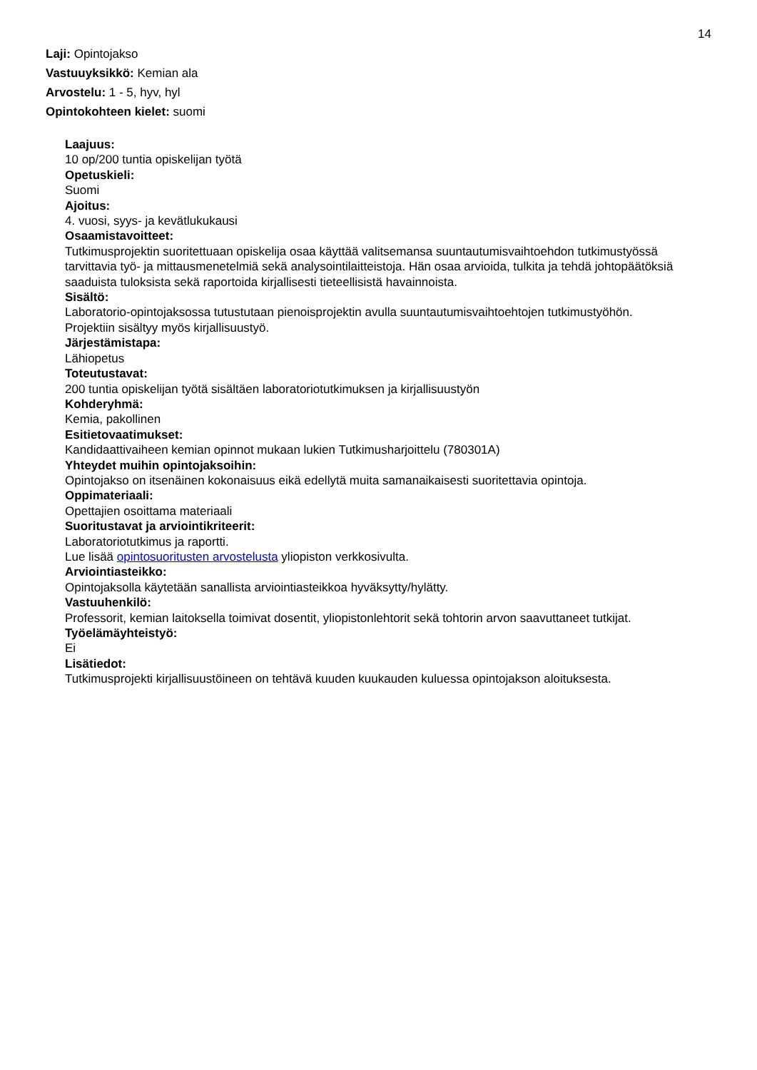14
Laji: Opintojakso
Vastuuyksikkö: Kemian ala
Arvostelu: 1 - 5, hyv, hyl
Opintokohteen kielet: suomi
Laajuus:
10 op/200 tuntia opiskelijan työtä
Opetuskieli:
Suomi
Ajoitus:
4. vuosi, syys- ja kevätlukukausi
Osaamistavoitteet:
Tutkimusprojektin suoritettuaan opiskelija osaa käyttää valitsemansa suuntautumisvaihtoehdon tutkimustyössä tarvittavia työ- ja mittausmenetelmiä sekä analysointilaitteistoja. Hän osaa arvioida, tulkita ja tehdä johtopäätöksiä saaduista tuloksista sekä raportoida kirjallisesti tieteellisistä havainnoista.
Sisältö:
Laboratorio-opintojaksossa tutustutaan pienoisprojektin avulla suuntautumisvaihtoehtojen tutkimustyöhön.
Projektiin sisältyy myös kirjallisuustyö.
Järjestämistapa:
Lähiopetus
Toteutustavat:
200 tuntia opiskelijan työtä sisältäen laboratoriotutkimuksen ja kirjallisuustyön
Kohderyhmä:
Kemia, pakollinen
Esitietovaatimukset:
Kandidaattivaiheen kemian opinnot mukaan lukien Tutkimusharjoittelu (780301A)
Yhteydet muihin opintojaksoihin:
Opintojakso on itsenäinen kokonaisuus eikä edellytä muita samanaikaisesti suoritettavia opintoja.
Oppimateriaali:
Opettajien osoittama materiaali
Suoritustavat ja arviointikriteerit:
Laboratoriotutkimus ja raportti.
Lue lisää opintosuoritusten arvostelusta yliopiston verkkosivulta.
Arviointiasteikko:
Opintojaksolla käytetään sanallista arviointiasteikkoa hyväksytty/hylätty.
Vastuuhenkilö:
Professorit, kemian laitoksella toimivat dosentit, yliopistonlehtorit sekä tohtorin arvon saavuttaneet tutkijat.
Työelämäyhteistyö:
Ei
Lisätiedot:
Tutkimusprojekti kirjallisuustöineen on tehtävä kuuden kuukauden kuluessa opintojakson aloituksesta.